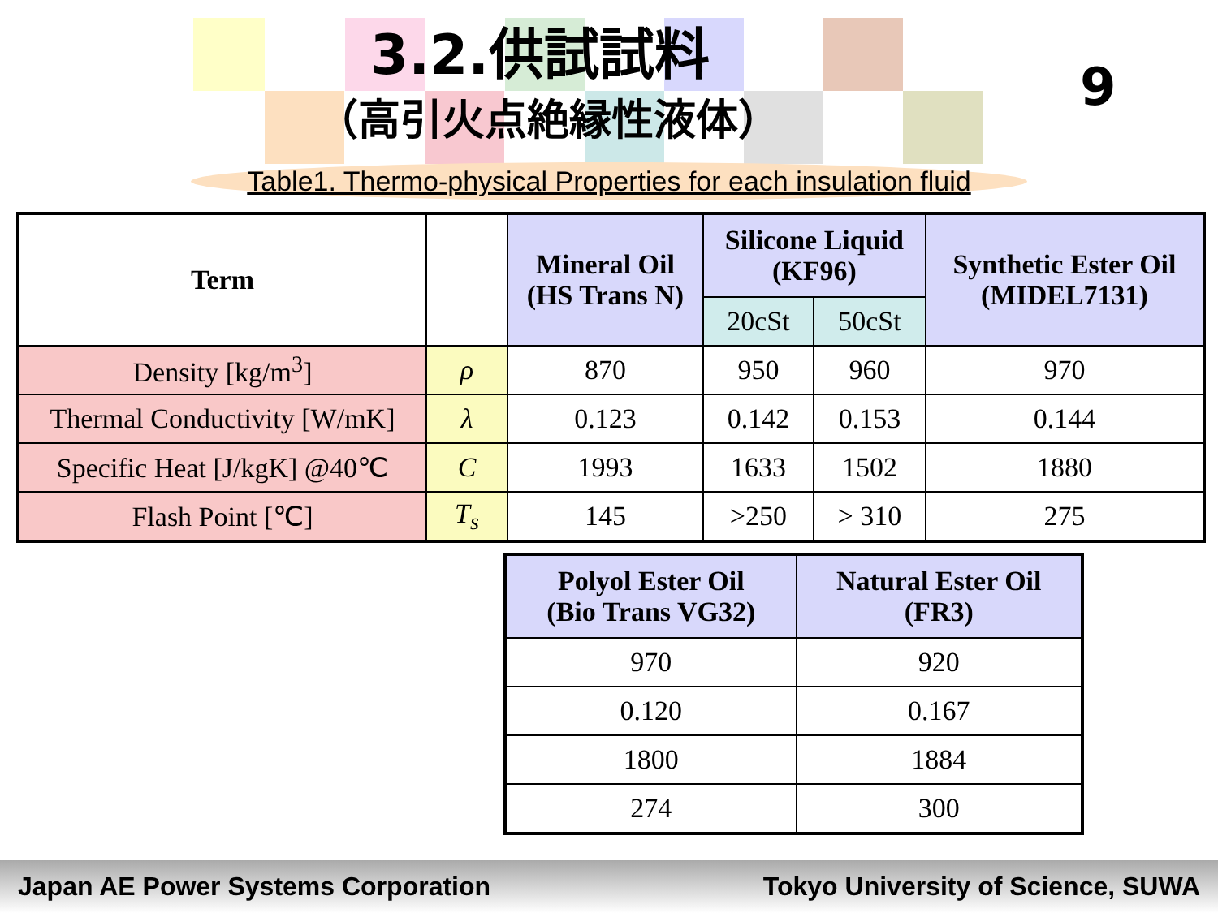3.2.供試試料
（高引火点絶縁性液体）
9
Table1. Thermo-physical Properties for each insulation fluid
| Term | | Mineral Oil (HS Trans N) | Silicone Liquid (KF96) | | Synthetic Ester Oil (MIDEL7131) |
| | | | 20cSt | 50cSt | |
| Density [kg/m<sup>3</sup>] | ρ | 870 | 950 | 960 | 970 |
| Thermal Conductivity [W/mK] | λ | 0.123 | 0.142 | 0.153 | 0.144 |
| Specific Heat [J/kgK] @40℃ | C | 1993 | 1633 | 1502 | 1880 |
| Flash Point [℃] | T<sub>s</sub> | 145 | >250 | > 310 | 275 |
| Polyol Ester Oil (Bio Trans VG32) | Natural Ester Oil (FR3) |
| --- | --- |
| 970 | 920 |
| 0.120 | 0.167 |
| 1800 | 1884 |
| 274 | 300 |
Japan AE Power Systems Corporation Tokyo University of Science, SUWA